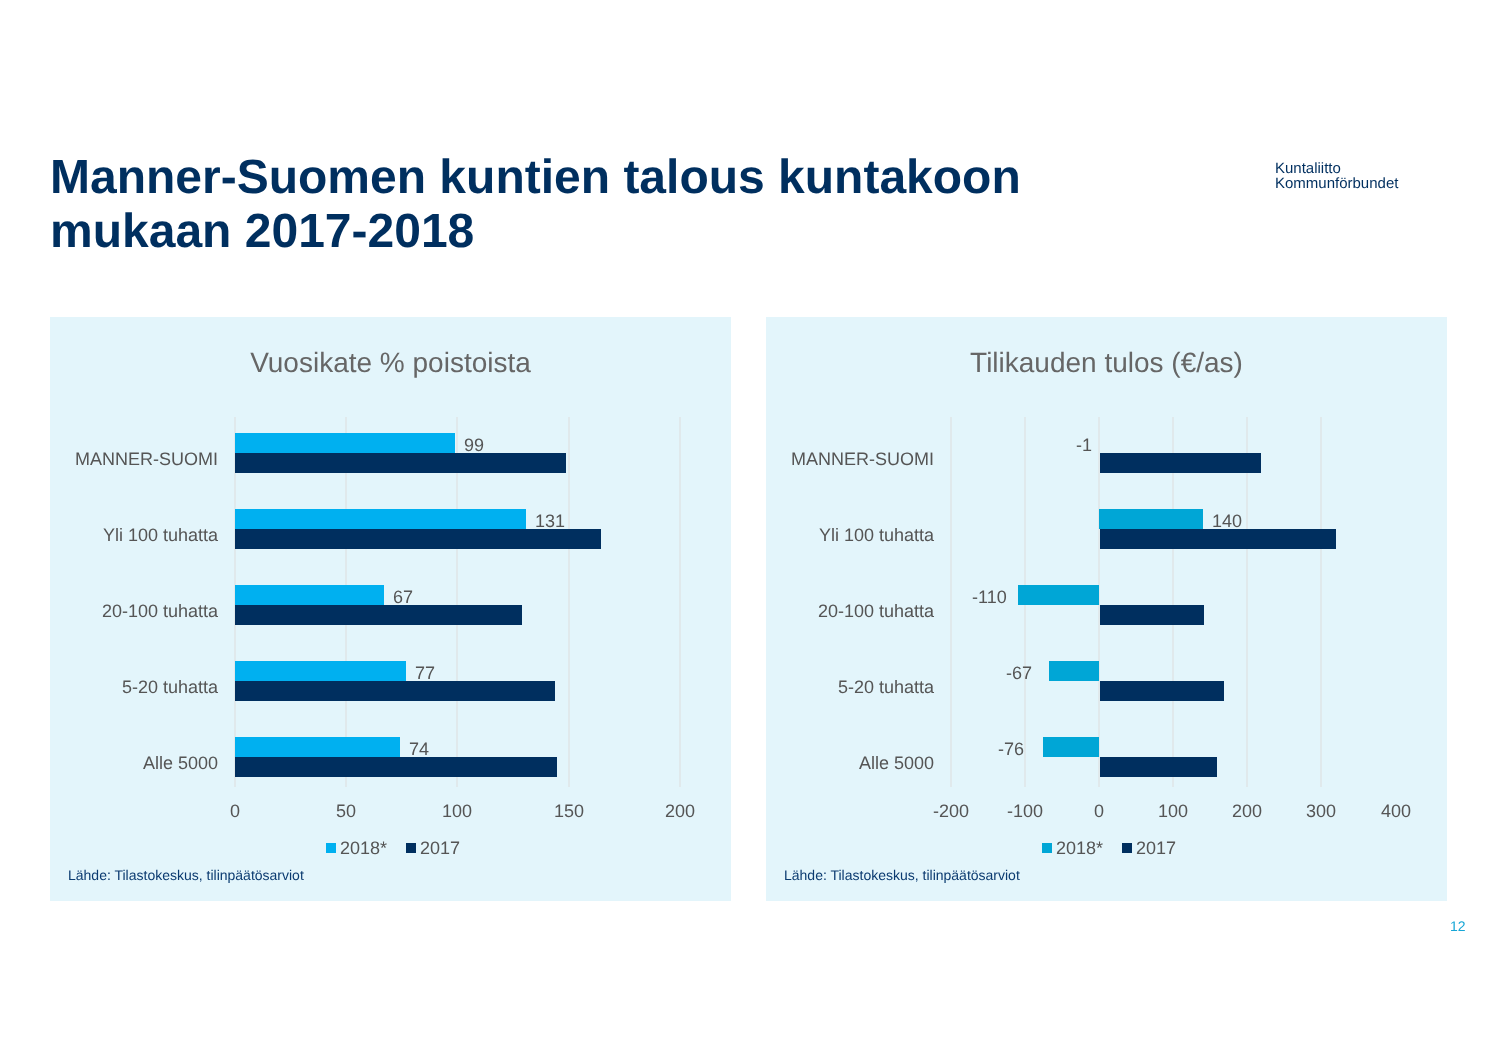Manner-Suomen kuntien talous kuntakoon
mukaan 2017-2018
Kuntaliitto
Kommunförbundet
Vuosikate % poistoista
MANNER-SUOMI
Yli 100 tuhatta
20-100 tuhatta
5-20 tuhatta
Alle 5000
99
131
67
77
74
0
50
100
150
200
2018*
2017
Lähde: Tilastokeskus, tilinpäätösarviot
Tilikauden tulos (€/as)
MANNER-SUOMI
Yli 100 tuhatta
20-100 tuhatta
5-20 tuhatta
Alle 5000
-1
140
-110
-67
-76
-200
-100
0
100
200
300
400
2018*
2017
Lähde: Tilastokeskus, tilinpäätösarviot
12